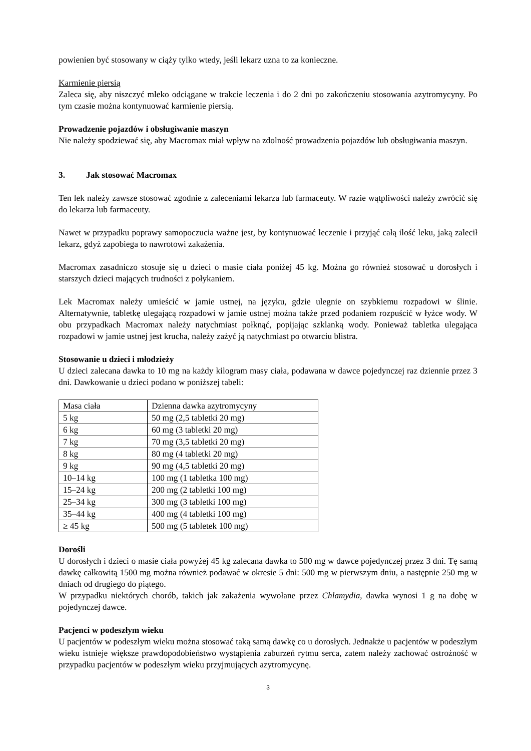powienien być stosowany w ciąży tylko wtedy, jeśli lekarz uzna to za konieczne.
Karmienie piersią
Zaleca się, aby niszczyć mleko odciągane w trakcie leczenia i do 2 dni po zakończeniu stosowania azytromycyny. Po tym czasie można kontynuować karmienie piersią.
Prowadzenie pojazdów i obsługiwanie maszyn
Nie należy spodziewać się, aby Macromax miał wpływ na zdolność prowadzenia pojazdów lub obsługiwania maszyn.
3. Jak stosować Macromax
Ten lek należy zawsze stosować zgodnie z zaleceniami lekarza lub farmaceuty. W razie wątpliwości należy zwrócić się do lekarza lub farmaceuty.
Nawet w przypadku poprawy samopoczucia ważne jest, by kontynuować leczenie i przyjąć całą ilość leku, jaką zalecił lekarz, gdyż zapobiega to nawrotowi zakażenia.
Macromax zasadniczo stosuje się u dzieci o masie ciała poniżej 45 kg. Można go również stosować u dorosłych i starszych dzieci mających trudności z połykaniem.
Lek Macromax należy umieścić w jamie ustnej, na języku, gdzie ulegnie on szybkiemu rozpadowi w ślinie. Alternatywnie, tabletkę ulegającą rozpadowi w jamie ustnej można także przed podaniem rozpuścić w łyżce wody. W obu przypadkach Macromax należy natychmiast połknąć, popijając szklanką wody. Ponieważ tabletka ulegająca rozpadowi w jamie ustnej jest krucha, należy zażyć ją natychmiast po otwarciu blistra.
Stosowanie u dzieci i młodzieży
U dzieci zalecana dawka to 10 mg na każdy kilogram masy ciała, podawana w dawce pojedynczej raz dziennie przez 3 dni. Dawkowanie u dzieci podano w poniższej tabeli:
| Masa ciała | Dzienna dawka azytromycyny |
| 5 kg | 50 mg (2,5 tabletki 20 mg) |
| 6 kg | 60 mg (3 tabletki 20 mg) |
| 7 kg | 70 mg (3,5 tabletki 20 mg) |
| 8 kg | 80 mg (4 tabletki 20 mg) |
| 9 kg | 90 mg (4,5 tabletki 20 mg) |
| 10–14 kg | 100 mg (1 tabletka 100 mg) |
| 15–24 kg | 200 mg (2 tabletki 100 mg) |
| 25–34 kg | 300 mg (3 tabletki 100 mg) |
| 35–44 kg | 400 mg (4 tabletki 100 mg) |
| ≥ 45 kg | 500 mg (5 tabletek 100 mg) |
Dorośli
U dorosłych i dzieci o masie ciała powyżej 45 kg zalecana dawka to 500 mg w dawce pojedynczej przez 3 dni. Tę samą dawkę całkowitą 1500 mg można również podawać w okresie 5 dni: 500 mg w pierwszym dniu, a następnie 250 mg w dniach od drugiego do piątego.
W przypadku niektórych chorób, takich jak zakażenia wywołane przez Chlamydia, dawka wynosi 1 g na dobę w pojedynczej dawce.
Pacjenci w podeszłym wieku
U pacjentów w podeszłym wieku można stosować taką samą dawkę co u dorosłych. Jednakże u pacjentów w podeszłym wieku istnieje większe prawdopodobieństwo wystąpienia zaburzeń rytmu serca, zatem należy zachować ostrożność w przypadku pacjentów w podeszłym wieku przyjmujących azytromycynę.
3